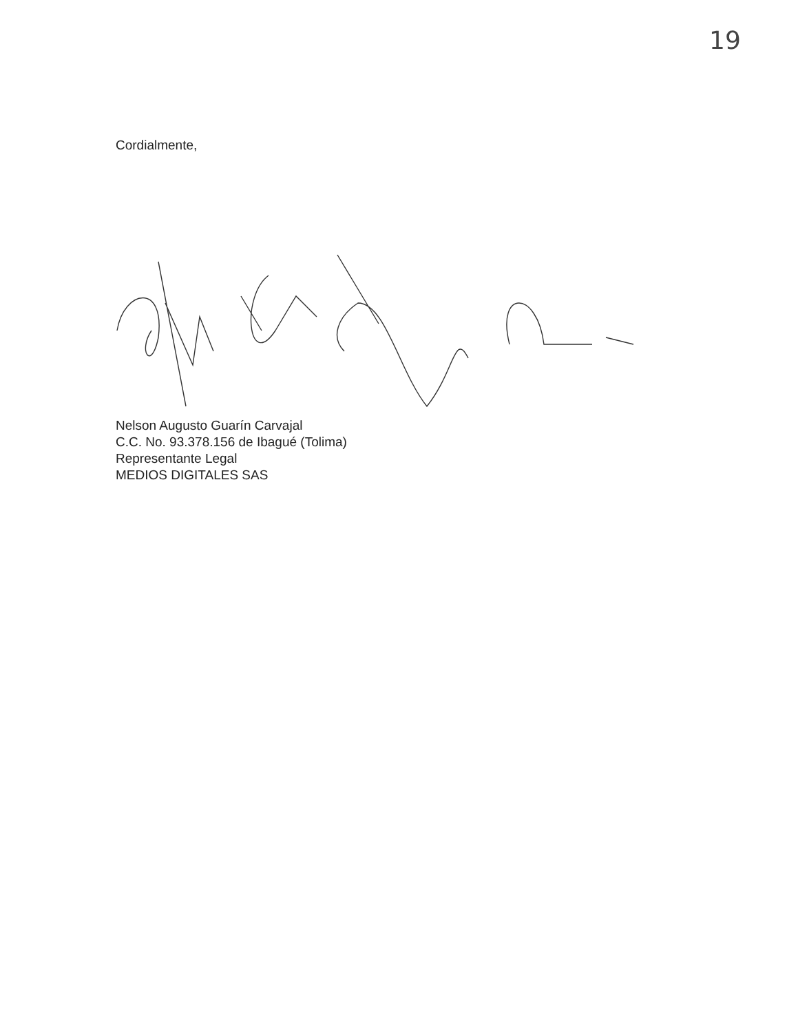19
Cordialmente,
Nelson Augusto Guarín Carvajal
C.C. No. 93.378.156 de Ibagué (Tolima)
Representante Legal
MEDIOS DIGITALES SAS